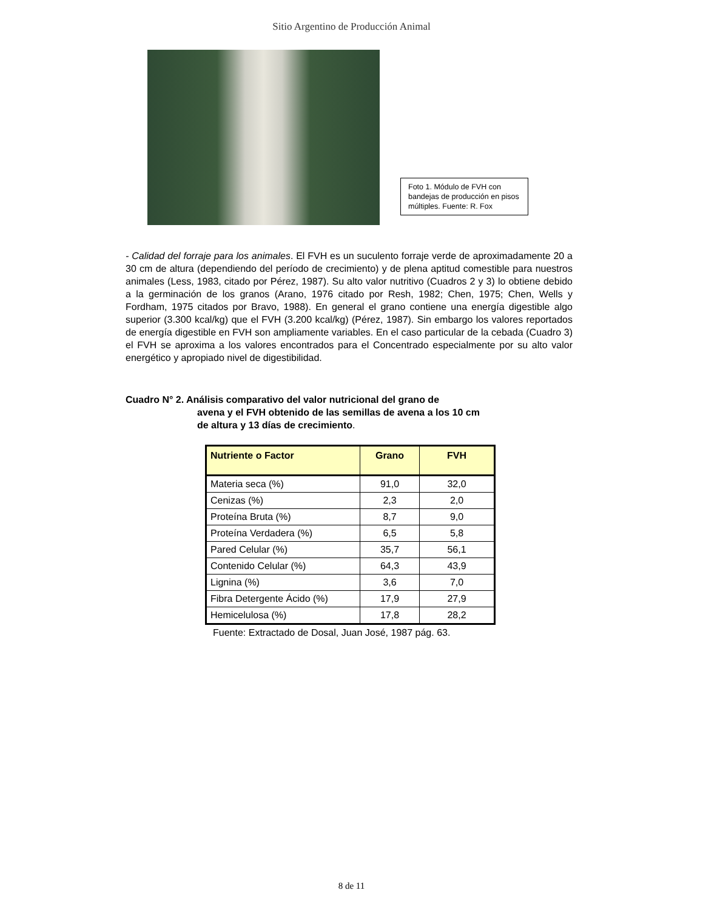Sitio Argentino de Producción Animal
Foto 1. Módulo de FVH con bandejas de producción en pisos múltiples. Fuente: R. Fox
- Calidad del forraje para los animales. El FVH es un suculento forraje verde de aproximadamente 20 a 30 cm de altura (dependiendo del período de crecimiento) y de plena aptitud comestible para nuestros animales (Less, 1983, citado por Pérez, 1987). Su alto valor nutritivo (Cuadros 2 y 3) lo obtiene debido a la germinación de los granos (Arano, 1976 citado por Resh, 1982; Chen, 1975; Chen, Wells y Fordham, 1975 citados por Bravo, 1988). En general el grano contiene una energía digestible algo superior (3.300 kcal/kg) que el FVH (3.200 kcal/kg) (Pérez, 1987). Sin embargo los valores reportados de energía digestible en FVH son ampliamente variables. En el caso particular de la cebada (Cuadro 3) el FVH se aproxima a los valores encontrados para el Concentrado especialmente por su alto valor energético y apropiado nivel de digestibilidad.
Cuadro N° 2. Análisis comparativo del valor nutricional del grano de
avena y el FVH obtenido de las semillas de avena a los 10 cm
de altura y 13 días de crecimiento.
| Nutriente o Factor | Grano | FVH |
| --- | --- | --- |
| Materia seca (%) | 91,0 | 32,0 |
| Cenizas (%) | 2,3 | 2,0 |
| Proteína Bruta (%) | 8,7 | 9,0 |
| Proteína Verdadera (%) | 6,5 | 5,8 |
| Pared Celular (%) | 35,7 | 56,1 |
| Contenido Celular (%) | 64,3 | 43,9 |
| Lignina (%) | 3,6 | 7,0 |
| Fibra Detergente Ácido (%) | 17,9 | 27,9 |
| Hemicelulosa (%) | 17,8 | 28,2 |
Fuente: Extractado de Dosal, Juan José, 1987 pág. 63.
8 de 11